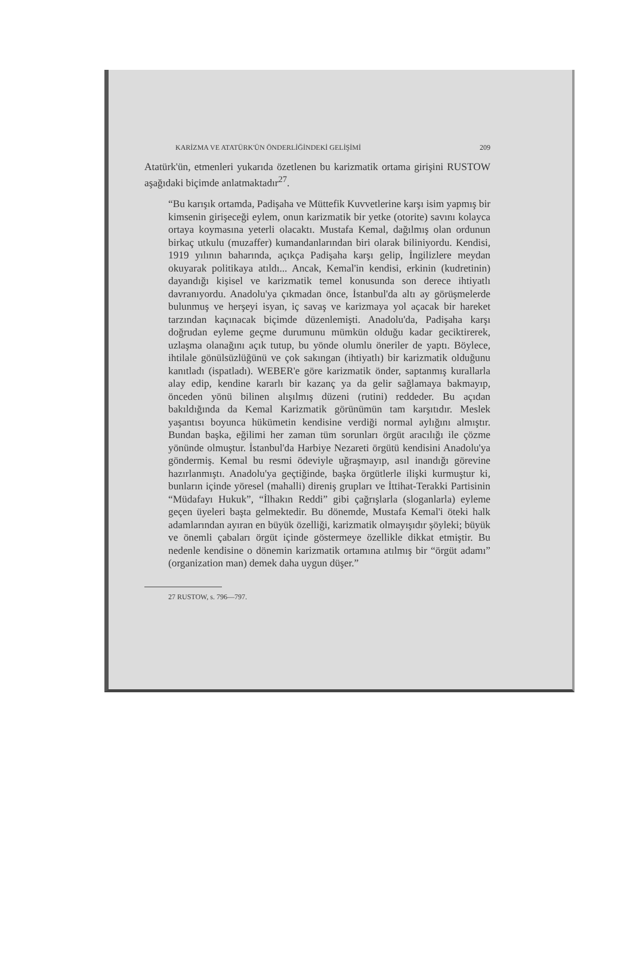KARİZMA VE ATATÜRK'ÜN ÖNDERLİĞİNDEKİ GELİŞİMİ 209
Atatürk'ün, etmenleri yukarıda özetlenen bu karizmatik ortama girişini RUSTOW aşağıdaki biçimde anlatmaktadır<sup>27</sup>.
“Bu karışık ortamda, Padişaha ve Müttefik Kuvvetlerine karşı isim yapmış bir kimsenin girişeceği eylem, onun karizmatik bir yetke (otorite) savını kolayca ortaya koymasına yeterli olacaktı. Mustafa Kemal, dağılmış olan ordunun birkaç utkulu (muzaffer) kumandanlarından biri olarak biliniyordu. Kendisi, 1919 yılının baharında, açıkça Padişaha karşı gelip, İngilizlere meydan okuyarak politikaya atıldı... Ancak, Kemal'in kendisi, erkinin (kudretinin) dayandığı kişisel ve karizmatik temel konusunda son derece ihtiyatlı davranıyordu. Anadolu'ya çıkmadan önce, İstanbul'da altı ay görüşmelerde bulunmuş ve herşeyi isyan, iç savaş ve karizmaya yol açacak bir hareket tarzından kaçınacak biçimde düzenlemişti. Anadolu'da, Padişaha karşı doğrudan eyleme geçme durumunu mümkün olduğu kadar geciktirerek, uzlaşma olanağını açık tutup, bu yönde olumlu öneriler de yaptı. Böylece, ihtilale gönülsüzlüğünü ve çok sakıngan (ihtiyatlı) bir karizmatik olduğunu kanıtladı (ispatladı). WEBER'e göre karizmatik önder, saptanmış kurallarla alay edip, kendine kararlı bir kazanç ya da gelir sağlamaya bakmayıp, önceden yönü bilinen alışılmış düzeni (rutini) reddeder. Bu açıdan bakıldığında da Kemal Karizmatik görünümün tam karşıtıdır. Meslek yaşantısı boyunca hükümetin kendisine verdiği normal aylığını almıştır. Bundan başka, eğilimi her zaman tüm sorunları örgüt aracılığı ile çözme yönünde olmuştur. İstanbul'da Harbiye Nezareti örgütü kendisini Anadolu'ya göndermiş. Kemal bu resmi ödeviyle uğraşmayıp, asıl inandığı görevine hazırlanmıştı. Anadolu'ya geçtiğinde, başka örgütlerle ilişki kurmuştur ki, bunların içinde yöresel (mahalli) direniş grupları ve İttihat-Terakki Partisinin “Müdafayı Hukuk”, “İlhakın Reddi” gibi çağrışlarla (sloganlarla) eyleme geçen üyeleri başta gelmektedir. Bu dönemde, Mustafa Kemal'i öteki halk adamlarından ayıran en büyük özelliği, karizmatik olmayışıdır şöyleki; büyük ve önemli çabaları örgüt içinde göstermeye özellikle dikkat etmiştir. Bu nedenle kendisine o dönemin karizmatik ortamına atılmış bir “örgüt adamı” (organization man) demek daha uygun düşer.”
27 RUSTOW, s. 796—797.